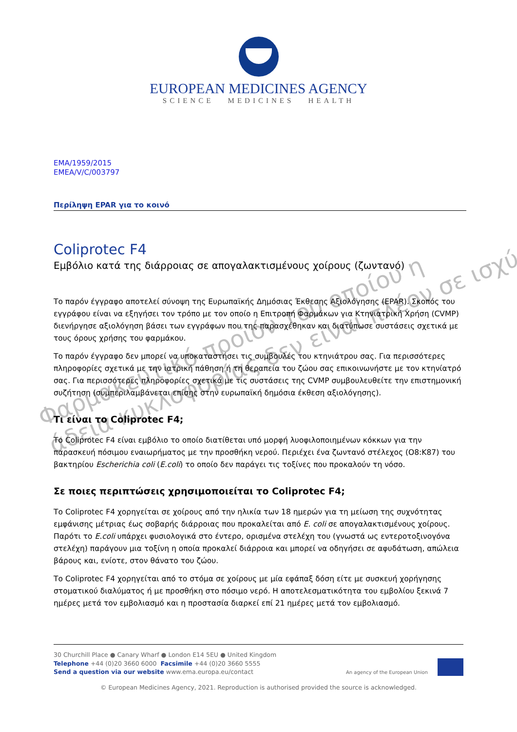EUROPEAN MEDICINES AGENCY
SCIENCE MEDICINES HEALTH
EMA/1959/2015
EMEA/V/C/003797
Περίληψη EPAR για το κοινό
Coliprotec F4
Εμβόλιο κατά της διάρροιας σε απογαλακτισμένους χοίρους (ζωντανό)
Το παρόν έγγραφο αποτελεί σύνοψη της Ευρωπαϊκής Δημόσιας Έκθεσης Αξιολόγησης (EPAR). Σκοπός του εγγράφου είναι να εξηγήσει τον τρόπο με τον οποίο η Επιτροπή Φαρμάκων για Κτηνιατρική Χρήση (CVMP) διενήργησε αξιολόγηση βάσει των εγγράφων που της παρασχέθηκαν και διατύπωσε συστάσεις σχετικά με τους όρους χρήσης του φαρμάκου.
Το παρόν έγγραφο δεν μπορεί να υποκαταστήσει τις συμβουλές του κτηνιάτρου σας. Για περισσότερες πληροφορίες σχετικά με την ιατρική πάθηση ή τη θεραπεία του ζώου σας επικοινωνήστε με τον κτηνίατρό σας. Για περισσότερες πληροφορίες σχετικά με τις συστάσεις της CVMP συμβουλευθείτε την επιστημονική συζήτηση (συμπεριλαμβάνεται επίσης στην ευρωπαϊκή δημόσια έκθεση αξιολόγησης).
Τι είναι το Coliprotec F4;
Το Coliprotec F4 είναι εμβόλιο το οποίο διατίθεται υπό μορφή λυοφιλοποιημένων κόκκων για την παρασκευή πόσιμου εναιωρήματος με την προσθήκη νερού. Περιέχει ένα ζωντανό στέλεχος (O8:K87) του βακτηρίου Escherichia coli (E.coli) το οποίο δεν παράγει τις τοξίνες που προκαλούν τη νόσο.
Σε ποιες περιπτώσεις χρησιμοποιείται το Coliprotec F4;
Το Coliprotec F4 χορηγείται σε χοίρους από την ηλικία των 18 ημερών για τη μείωση της συχνότητας εμφάνισης μέτριας έως σοβαρής διάρροιας που προκαλείται από E. coli σε απογαλακτισμένους χοίρους. Παρότι το E.coli υπάρχει φυσιολογικά στο έντερο, ορισμένα στελέχη του (γνωστά ως εντεροτοξινογόνα στελέχη) παράγουν μια τοξίνη η οποία προκαλεί διάρροια και μπορεί να οδηγήσει σε αφυδάτωση, απώλεια βάρους και, ενίοτε, στον θάνατο του ζώου.
Το Coliprotec F4 χορηγείται από το στόμα σε χοίρους με μία εφάπαξ δόση είτε με συσκευή χορήγησης στοματικού διαλύματος ή με προσθήκη στο πόσιμο νερό. Η αποτελεσματικότητα του εμβολίου ξεκινά 7 ημέρες μετά τον εμβολιασμό και η προστασία διαρκεί επί 21 ημέρες μετά τον εμβολιασμό.
Φαρμακευτικό προϊόν του οποίου η
άδεια κυκλοφορίας δεν είναι πλέον σε ισχύ
30 Churchill Place ● Canary Wharf ● London E14 5EU ● United Kingdom
Telephone +44 (0)20 3660 6000 Facsimile +44 (0)20 3660 5555
Send a question via our website www.ema.europa.eu/contact
An agency of the European Union
© European Medicines Agency, 2021. Reproduction is authorised provided the source is acknowledged.